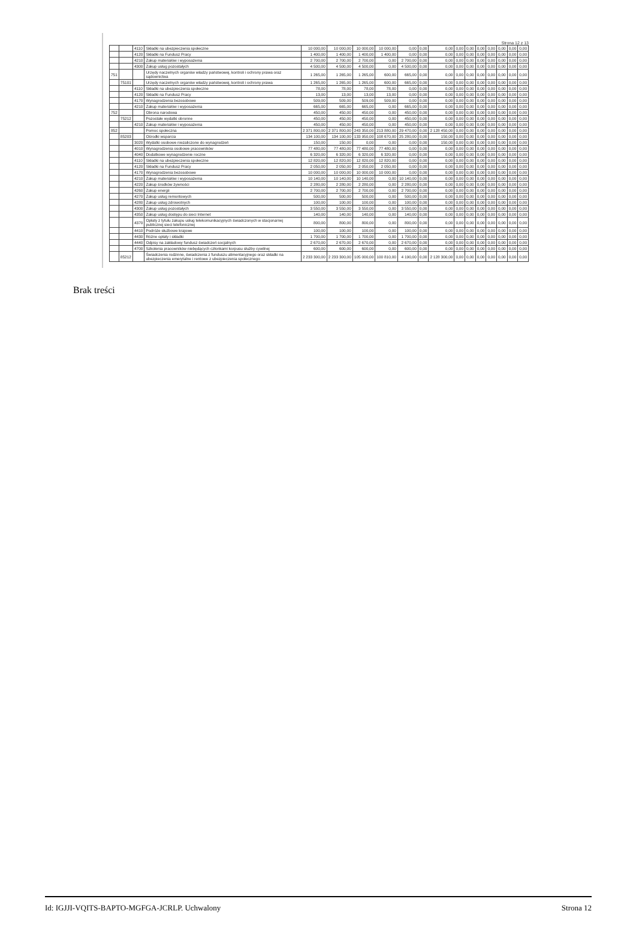Strona 12 z 13
| | | 4110 | Składki na ubezpieczenia społeczne | 10 000,00 | 10 000,00 | 10 000,00 | 10 000,00 | 0,00 | 0,00 | 0,00 | 0,00 | 0,00 | 0,00 | 0,00 | 0,00 | 0,00 | 0,00 |
| | | 4120 | Składki na Fundusz Pracy | 1 400,00 | 1 400,00 | 1 400,00 | 1 400,00 | 0,00 | 0,00 | 0,00 | 0,00 | 0,00 | 0,00 | 0,00 | 0,00 | 0,00 | 0,00 |
| | | 4210 | Zakup materiałów i wyposażenia | 2 700,00 | 2 700,00 | 2 700,00 | 0,00 | 2 700,00 | 0,00 | 0,00 | 0,00 | 0,00 | 0,00 | 0,00 | 0,00 | 0,00 | 0,00 |
| | | 4300 | Zakup usług pozostałych | 4 500,00 | 4 500,00 | 4 500,00 | 0,00 | 4 500,00 | 0,00 | 0,00 | 0,00 | 0,00 | 0,00 | 0,00 | 0,00 | 0,00 | 0,00 |
| 751 | | | Urzędy naczelnych organów władzy państwowej, kontroli i ochrony prawa oraz sądownictwa | 1 265,00 | 1 265,00 | 1 265,00 | 600,00 | 665,00 | 0,00 | 0,00 | 0,00 | 0,00 | 0,00 | 0,00 | 0,00 | 0,00 | 0,00 |
| | 75101 | | Urzędy naczelnych organów władzy państwowej, kontroli i ochrony prawa | 1 265,00 | 1 265,00 | 1 265,00 | 600,00 | 665,00 | 0,00 | 0,00 | 0,00 | 0,00 | 0,00 | 0,00 | 0,00 | 0,00 | 0,00 |
| | | 4110 | Składki na ubezpieczenia społeczne | 78,00 | 78,00 | 78,00 | 78,00 | 0,00 | 0,00 | 0,00 | 0,00 | 0,00 | 0,00 | 0,00 | 0,00 | 0,00 | 0,00 |
| | | 4120 | Składki na Fundusz Pracy | 13,00 | 13,00 | 13,00 | 13,00 | 0,00 | 0,00 | 0,00 | 0,00 | 0,00 | 0,00 | 0,00 | 0,00 | 0,00 | 0,00 |
| | | 4170 | Wynagrodzenia bezosobowe | 509,00 | 509,00 | 509,00 | 509,00 | 0,00 | 0,00 | 0,00 | 0,00 | 0,00 | 0,00 | 0,00 | 0,00 | 0,00 | 0,00 |
| | | 4210 | Zakup materiałów i wyposażenia | 665,00 | 665,00 | 665,00 | 0,00 | 665,00 | 0,00 | 0,00 | 0,00 | 0,00 | 0,00 | 0,00 | 0,00 | 0,00 | 0,00 |
| 752 | | | Obrona narodowa | 450,00 | 450,00 | 450,00 | 0,00 | 450,00 | 0,00 | 0,00 | 0,00 | 0,00 | 0,00 | 0,00 | 0,00 | 0,00 | 0,00 |
| | 75212 | | Pozostałe wydatki obronne | 450,00 | 450,00 | 450,00 | 0,00 | 450,00 | 0,00 | 0,00 | 0,00 | 0,00 | 0,00 | 0,00 | 0,00 | 0,00 | 0,00 |
| | | 4210 | Zakup materiałów i wyposażenia | 450,00 | 450,00 | 450,00 | 0,00 | 450,00 | 0,00 | 0,00 | 0,00 | 0,00 | 0,00 | 0,00 | 0,00 | 0,00 | 0,00 |
| 852 | | | Pomoc społeczna | 2 371 800,00 | 2 371 800,00 | 243 350,00 | 213 880,00 | 29 470,00 | 0,00 | 2 128 450,00 | 0,00 | 0,00 | 0,00 | 0,00 | 0,00 | 0,00 | 0,00 |
| | 85203 | | Ośrodki wsparcia | 134 100,00 | 134 100,00 | 133 950,00 | 108 670,00 | 25 280,00 | 0,00 | 150,00 | 0,00 | 0,00 | 0,00 | 0,00 | 0,00 | 0,00 | 0,00 |
| | | 3020 | Wydatki osobowe niezaliczone do wynagrodzeń | 150,00 | 150,00 | 0,00 | 0,00 | 0,00 | 0,00 | 150,00 | 0,00 | 0,00 | 0,00 | 0,00 | 0,00 | 0,00 | 0,00 |
| | | 4010 | Wynagrodzenia osobowe pracowników | 77 480,00 | 77 480,00 | 77 480,00 | 77 480,00 | 0,00 | 0,00 | 0,00 | 0,00 | 0,00 | 0,00 | 0,00 | 0,00 | 0,00 | 0,00 |
| | | 4040 | Dodatkowe wynagrodzenie roczne | 6 320,00 | 6 320,00 | 6 320,00 | 6 320,00 | 0,00 | 0,00 | 0,00 | 0,00 | 0,00 | 0,00 | 0,00 | 0,00 | 0,00 | 0,00 |
| | | 4110 | Składki na ubezpieczenia społeczne | 12 820,00 | 12 820,00 | 12 820,00 | 12 820,00 | 0,00 | 0,00 | 0,00 | 0,00 | 0,00 | 0,00 | 0,00 | 0,00 | 0,00 | 0,00 |
| | | 4120 | Składki na Fundusz Pracy | 2 050,00 | 2 050,00 | 2 050,00 | 2 050,00 | 0,00 | 0,00 | 0,00 | 0,00 | 0,00 | 0,00 | 0,00 | 0,00 | 0,00 | 0,00 |
| | | 4170 | Wynagrodzenia bezosobowe | 10 000,00 | 10 000,00 | 10 000,00 | 10 000,00 | 0,00 | 0,00 | 0,00 | 0,00 | 0,00 | 0,00 | 0,00 | 0,00 | 0,00 | 0,00 |
| | | 4210 | Zakup materiałów i wyposażenia | 10 140,00 | 10 140,00 | 10 140,00 | 0,00 | 10 140,00 | 0,00 | 0,00 | 0,00 | 0,00 | 0,00 | 0,00 | 0,00 | 0,00 | 0,00 |
| | | 4220 | Zakup środków żywności | 2 280,00 | 2 280,00 | 2 280,00 | 0,00 | 2 280,00 | 0,00 | 0,00 | 0,00 | 0,00 | 0,00 | 0,00 | 0,00 | 0,00 | 0,00 |
| | | 4260 | Zakup energii | 2 700,00 | 2 700,00 | 2 700,00 | 0,00 | 2 700,00 | 0,00 | 0,00 | 0,00 | 0,00 | 0,00 | 0,00 | 0,00 | 0,00 | 0,00 |
| | | 4270 | Zakup usług remontowych | 500,00 | 500,00 | 500,00 | 0,00 | 500,00 | 0,00 | 0,00 | 0,00 | 0,00 | 0,00 | 0,00 | 0,00 | 0,00 | 0,00 |
| | | 4280 | Zakup usług zdrowotnych | 100,00 | 100,00 | 100,00 | 0,00 | 100,00 | 0,00 | 0,00 | 0,00 | 0,00 | 0,00 | 0,00 | 0,00 | 0,00 | 0,00 |
| | | 4300 | Zakup usług pozostałych | 3 550,00 | 3 550,00 | 3 550,00 | 0,00 | 3 550,00 | 0,00 | 0,00 | 0,00 | 0,00 | 0,00 | 0,00 | 0,00 | 0,00 | 0,00 |
| | | 4350 | Zakup usług dostępu do sieci Internet | 140,00 | 140,00 | 140,00 | 0,00 | 140,00 | 0,00 | 0,00 | 0,00 | 0,00 | 0,00 | 0,00 | 0,00 | 0,00 | 0,00 |
| | | 4370 | Opłaty z tytułu zakupu usług telekomunikacyjnych świadczonych w stacjonarnej publicznej sieci telefonicznej | 800,00 | 800,00 | 800,00 | 0,00 | 800,00 | 0,00 | 0,00 | 0,00 | 0,00 | 0,00 | 0,00 | 0,00 | 0,00 | 0,00 |
| | | 4410 | Podróże służbowe krajowe | 100,00 | 100,00 | 100,00 | 0,00 | 100,00 | 0,00 | 0,00 | 0,00 | 0,00 | 0,00 | 0,00 | 0,00 | 0,00 | 0,00 |
| | | 4430 | Różne opłaty i składki | 1 700,00 | 1 700,00 | 1 700,00 | 0,00 | 1 700,00 | 0,00 | 0,00 | 0,00 | 0,00 | 0,00 | 0,00 | 0,00 | 0,00 | 0,00 |
| | | 4440 | Odpisy na zakładowy fundusz świadczeń socjalnych | 2 670,00 | 2 670,00 | 2 670,00 | 0,00 | 2 670,00 | 0,00 | 0,00 | 0,00 | 0,00 | 0,00 | 0,00 | 0,00 | 0,00 | 0,00 |
| | | 4700 | Szkolenia pracowników niebędących członkami korpusu służby cywilnej | 600,00 | 600,00 | 600,00 | 0,00 | 600,00 | 0,00 | 0,00 | 0,00 | 0,00 | 0,00 | 0,00 | 0,00 | 0,00 | 0,00 |
| | 85212 | | Świadczenia rodzinne, świadczenia z funduszu alimentacyjnego oraz składki na ubezpieczenia emerytalne i rentowe z ubezpieczenia społecznego | 2 233 300,00 | 2 233 300,00 | 105 000,00 | 100 810,00 | 4 190,00 | 0,00 | 2 128 300,00 | 0,00 | 0,00 | 0,00 | 0,00 | 0,00 | 0,00 | 0,00 |
Brak treści
Id: IGJJI-VQITS-BAPTO-MGFGA-JCRLP. Uchwalony Strona 12